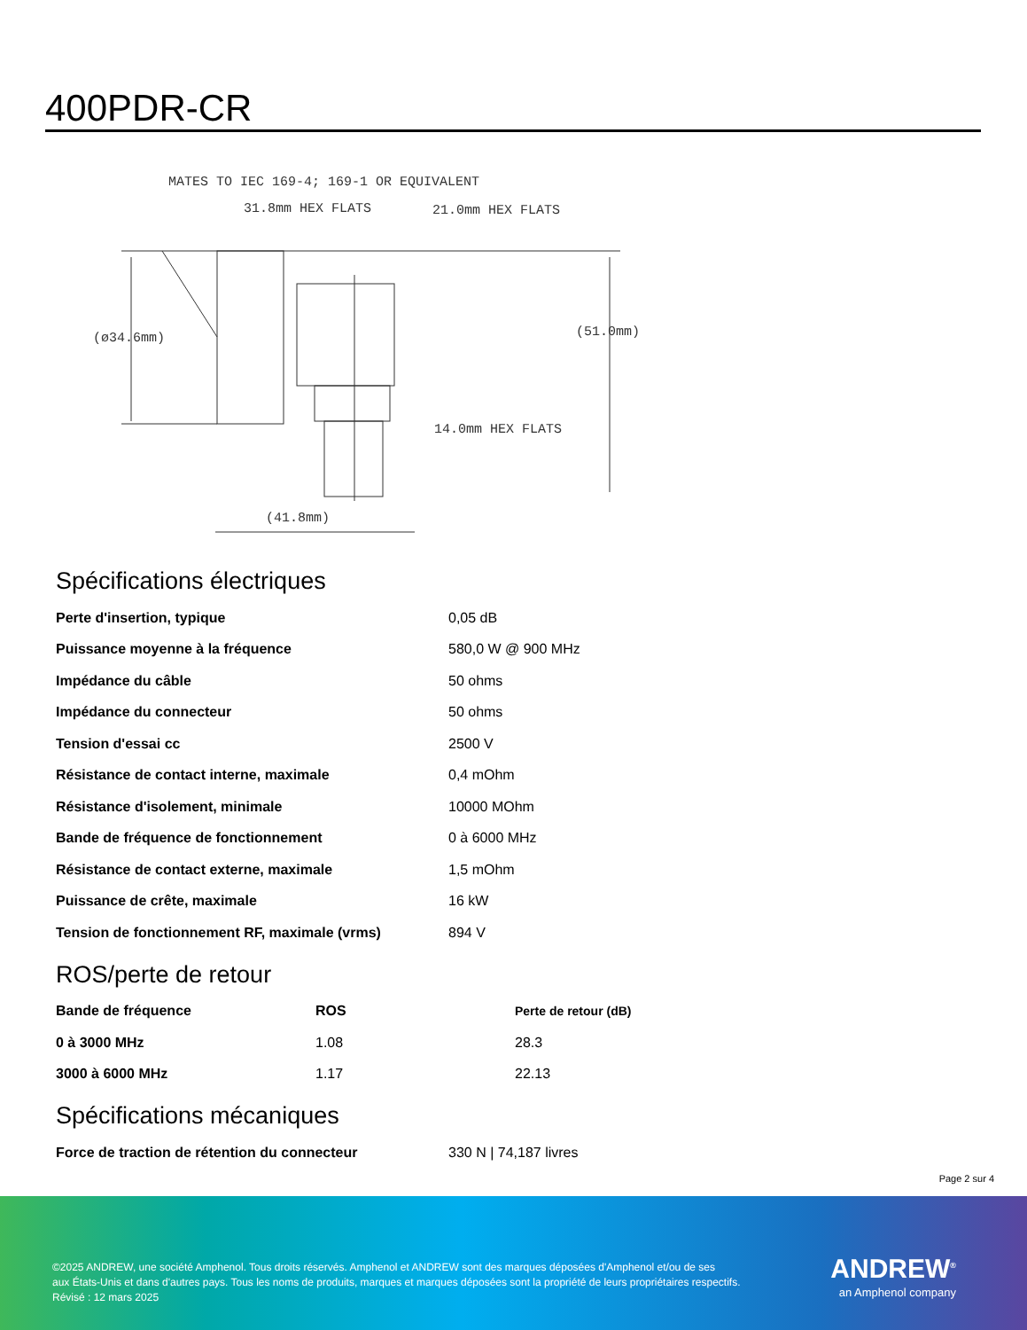400PDR-CR
MATES TO IEC 169-4; 169-1 OR EQUIVALENT
31.8mm HEX FLATS
21.0mm HEX FLATS
(ø34.6mm)
(51.0mm)
14.0mm HEX FLATS
(41.8mm)
Spécifications électriques
| Perte d'insertion, typique | 0,05 dB |
| Puissance moyenne à la fréquence | 580,0 W @ 900 MHz |
| Impédance du câble | 50 ohms |
| Impédance du connecteur | 50 ohms |
| Tension d'essai cc | 2500 V |
| Résistance de contact interne, maximale | 0,4 mOhm |
| Résistance d'isolement, minimale | 10000 MOhm |
| Bande de fréquence de fonctionnement | 0 à 6000 MHz |
| Résistance de contact externe, maximale | 1,5 mOhm |
| Puissance de crête, maximale | 16 kW |
| Tension de fonctionnement RF, maximale (vrms) | 894 V |
ROS/perte de retour
| Bande de fréquence | ROS | Perte de retour (dB) |
| --- | --- | --- |
| 0 à 3000 MHz | 1.08 | 28.3 |
| 3000 à 6000 MHz | 1.17 | 22.13 |
Spécifications mécaniques
| Force de traction de rétention du connecteur | 330 N / 74,187 livres |
Page 2 sur 4
©2025 ANDREW, une société Amphenol. Tous droits réservés. Amphenol et ANDREW sont des marques déposées d'Amphenol et/ou de ses
aux États-Unis et dans d'autres pays. Tous les noms de produits, marques et marques déposées sont la propriété de leurs propriétaires respectifs.
Révisé : 12 mars 2025
ANDREW<sup>®</sup>
an Amphenol company